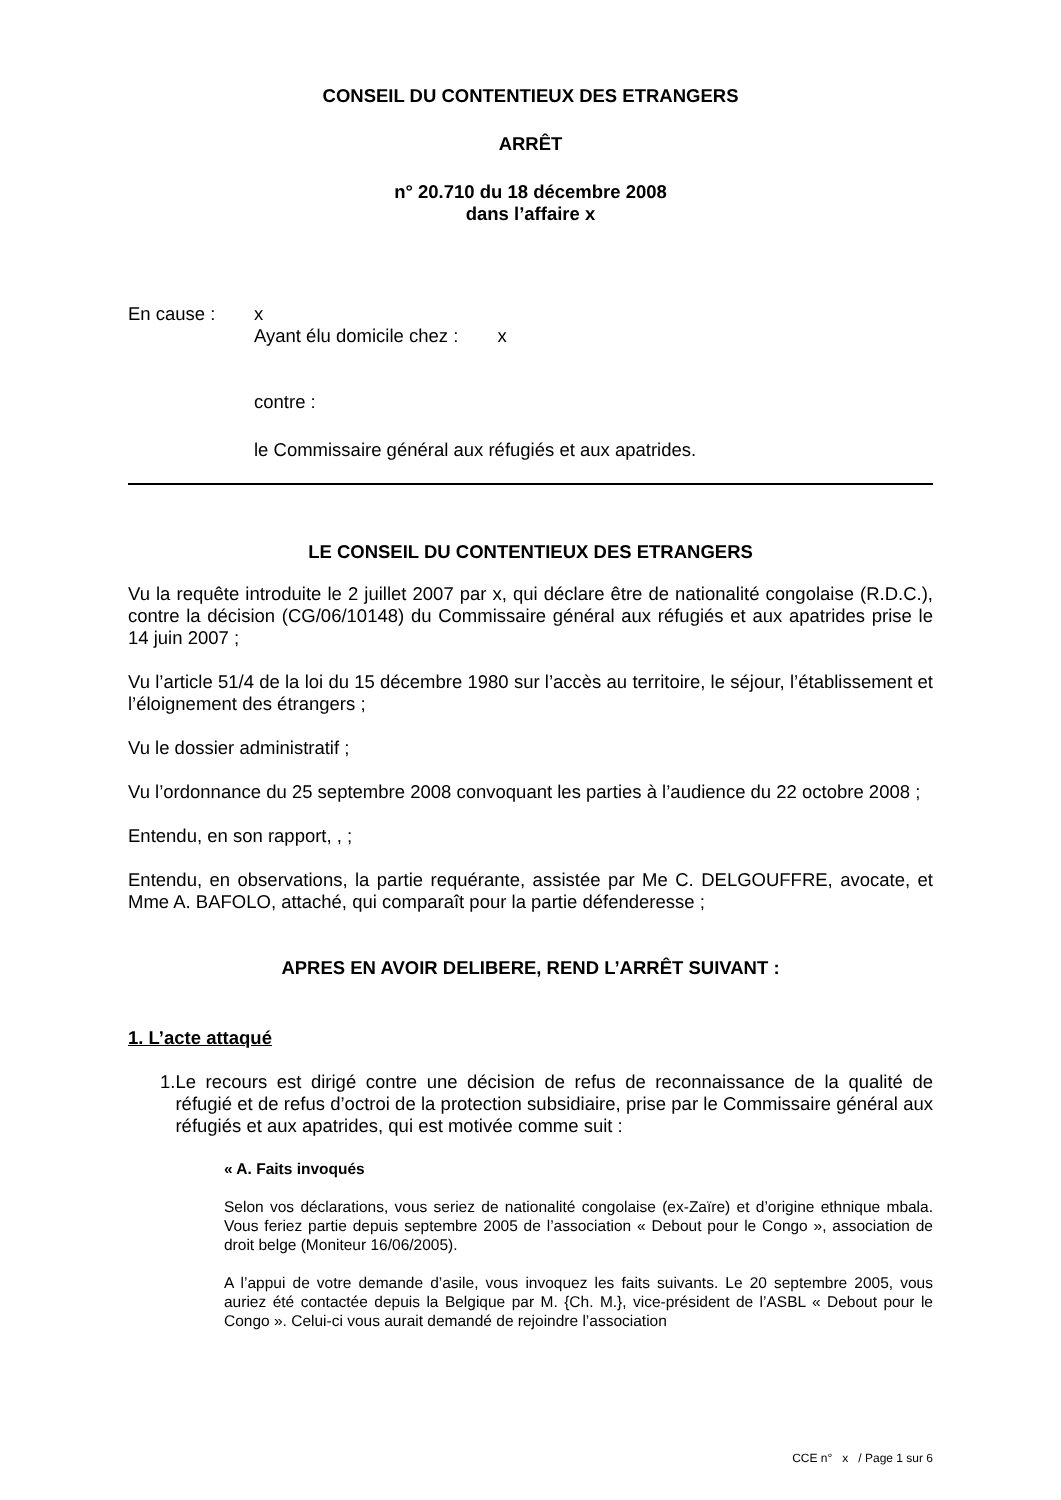CONSEIL DU CONTENTIEUX DES ETRANGERS
ARRÊT
n° 20.710 du 18 décembre 2008
dans l’affaire x
En cause : x
Ayant élu domicile chez : x
contre :
le Commissaire général aux réfugiés et aux apatrides.
LE CONSEIL DU CONTENTIEUX DES ETRANGERS
Vu la requête introduite le 2 juillet 2007 par x, qui déclare être de nationalité congolaise (R.D.C.), contre la décision (CG/06/10148) du Commissaire général aux réfugiés et aux apatrides prise le 14 juin 2007 ;
Vu l’article 51/4 de la loi du 15 décembre 1980 sur l’accès au territoire, le séjour, l’établissement et l’éloignement des étrangers ;
Vu le dossier administratif ;
Vu l’ordonnance du 25 septembre 2008 convoquant les parties à l’audience du 22 octobre 2008 ;
Entendu, en son rapport, , ;
Entendu, en observations, la partie requérante, assistée par Me C. DELGOUFFRE, avocate, et Mme A. BAFOLO, attaché, qui comparaît pour la partie défenderesse ;
APRES EN AVOIR DELIBERE, REND L’ARRÊT SUIVANT :
1. L’acte attaqué
1. Le recours est dirigé contre une décision de refus de reconnaissance de la qualité de réfugié et de refus d’octroi de la protection subsidiaire, prise par le Commissaire général aux réfugiés et aux apatrides, qui est motivée comme suit :
« A. Faits invoqués
Selon vos déclarations, vous seriez de nationalité congolaise (ex-Zaïre) et d’origine ethnique mbala. Vous feriez partie depuis septembre 2005 de l’association « Debout pour le Congo », association de droit belge (Moniteur 16/06/2005).
A l’appui de votre demande d’asile, vous invoquez les faits suivants. Le 20 septembre 2005, vous auriez été contactée depuis la Belgique par M. {Ch. M.}, vice-président de l’ASBL « Debout pour le Congo ». Celui-ci vous aurait demandé de rejoindre l’association
CCE n° x / Page 1 sur 6